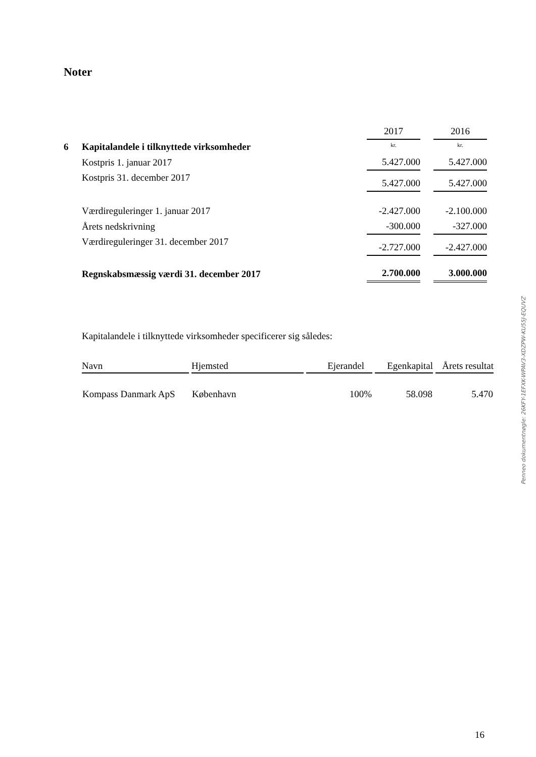Noter
| | | 2017 | | 2016 |
| 6 | Kapitalandele i tilknyttede virksomheder | kr. | | kr. |
| | Kostpris 1. januar 2017 | 5.427.000 | | 5.427.000 |
| | Kostpris 31. december 2017 | 5.427.000 | | 5.427.000 |
| | Værdireguleringer 1. januar 2017 | -2.427.000 | | -2.100.000 |
| | Årets nedskrivning | -300.000 | | -327.000 |
| | Værdireguleringer 31. december 2017 | -2.727.000 | | -2.427.000 |
| | Regnskabsmæssig værdi 31. december 2017 | 2.700.000 | | 3.000.000 |
Kapitalandele i tilknyttede virksomheder specificerer sig således:
| Navn | Hjemsted | Ejerandel | Egenkapital | Årets resultat |
| --- | --- | --- | --- | --- |
| Kompass Danmark ApS | København | 100% | 58.098 | 5.470 |
Penneo dokumentnøgle: 26KFY-1EFXK-WPAV3-XDZPW-KU55J-EQUVZ
16